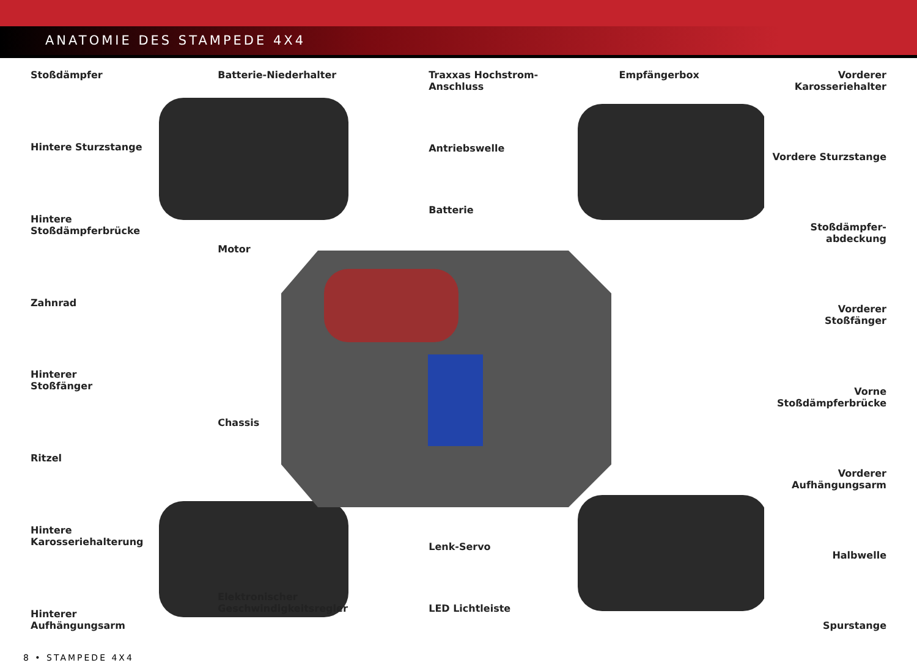ANATOMIE DES STAMPEDE 4X4
Stoßdämpfer
Hintere Sturzstange
Hintere
Stoßdämpferbrücke
Zahnrad
Hinterer
Stoßfänger
Ritzel
Hintere
Karosseriehalterung
Hinterer
Aufhängungsarm
Batterie-Niederhalter
Motor
Chassis
Elektronischer
Geschwindigkeitsregler
Traxxas Hochstrom-
Anschluss
Antriebswelle
Batterie
Lenk-Servo
LED Lichtleiste
Empfängerbox
Vorderer
Karosseriehalter
Vordere Sturzstange
Stoßdämpfer-
abdeckung
Vorderer
Stoßfänger
Vorne
Stoßdämpferbrücke
Vorderer
Aufhängungsarm
Halbwelle
Spurstange
8 • STAMPEDE 4X4